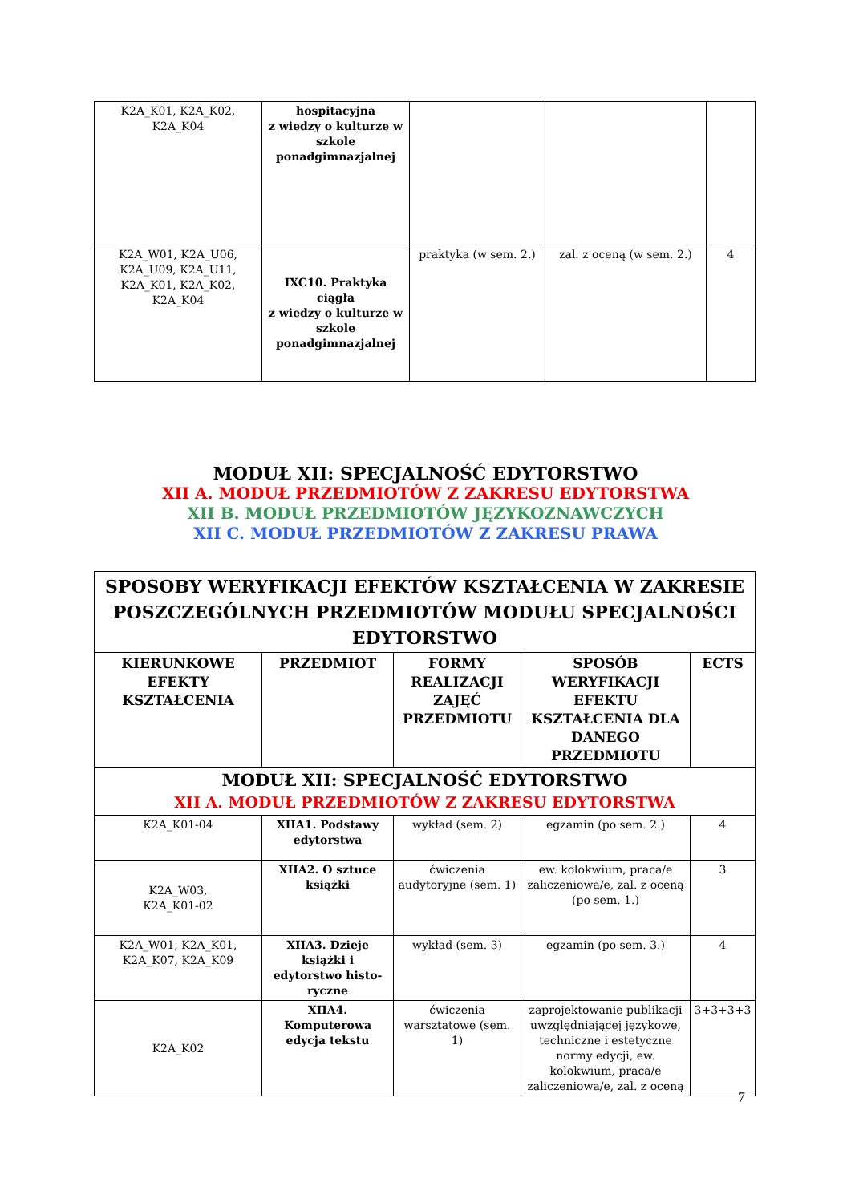| K2A_K01, K2A_K02, K2A_K04 | hospitacyjna z wiedzy o kulturze w szkole ponadgimnazjalnej | | | |
| K2A_W01, K2A_U06, K2A_U09, K2A_U11, K2A_K01, K2A_K02, K2A_K04 | IXC10. Praktyka ciągła z wiedzy o kulturze w szkole ponadgimnazjalnej | praktyka (w sem. 2.) | zal. z oceną (w sem. 2.) | 4 |
MODUŁ XII: SPECJALNOŚĆ EDYTORSTWO
XII A. MODUŁ PRZEDMIOTÓW Z ZAKRESU EDYTORSTWA
XII B. MODUŁ PRZEDMIOTÓW JĘZYKOZNAWCZYCH
XII C. MODUŁ PRZEDMIOTÓW Z ZAKRESU PRAWA
| SPOSOBY WERYFIKACJI EFEKTÓW KSZTAŁCENIA W ZAKRESIE POSZCZEGÓLNYCH PRZEDMIOTÓW MODUŁU SPECJALNOŚCI EDYTORSTWO | | | | |
| --- | --- | --- | --- | --- |
| KIERUNKOWE EFEKTY KSZTAŁCENIA | PRZEDMIOT | FORMY REALIZACJI ZAJĘĆ PRZEDMIOTU | SPOSÓB WERYFIKACJI EFEKTU KSZTAŁCENIA DLA DANEGO PRZEDMIOTU | ECTS |
| MODUŁ XII: SPECJALNOŚĆ EDYTORSTWO XII A. MODUŁ PRZEDMIOTÓW Z ZAKRESU EDYTORSTWA | | | | |
| K2A_K01-04 | XIIA1. Podstawy edytorstwa | wykład (sem. 2) | egzamin (po sem. 2.) | 4 |
| K2A_W03, K2A_K01-02 | XIIA2. O sztuce książki | ćwiczenia audytoryjne (sem. 1) | ew. kolokwium, praca/e zaliczeniowa/e, zal. z oceną (po sem. 1.) | 3 |
| K2A_W01, K2A_K01, K2A_K07, K2A_K09 | XIIA3. Dzieje książki i edytorstwo histo-ryczne | wykład (sem. 3) | egzamin (po sem. 3.) | 4 |
| K2A_K02 | XIIA4. Komputerowa edycja tekstu | ćwiczenia warsztatowe (sem. 1) | zaprojektowanie publikacji uwzględniającej językowe, techniczne i estetyczne normy edycji, ew. kolokwium, praca/e zaliczeniowa/e, zal. z oceną | 3+3+3+3 |
7